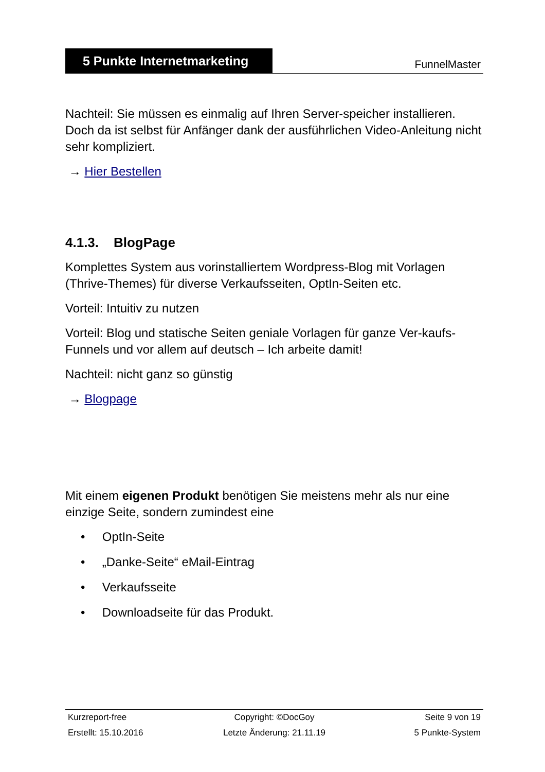5 Punkte Internetmarketing
FunnelMaster
Nachteil: Sie müssen es einmalig auf Ihren Server-speicher installieren. Doch da ist selbst für Anfänger dank der ausführlichen Video-Anleitung nicht sehr kompliziert.
→ Hier Bestellen
4.1.3. BlogPage
Komplettes System aus vorinstalliertem Wordpress-Blog mit Vorlagen (Thrive-Themes) für diverse Verkaufsseiten, OptIn-Seiten etc.
Vorteil: Intuitiv zu nutzen
Vorteil: Blog und statische Seiten geniale Vorlagen für ganze Ver-kaufs-Funnels und vor allem auf deutsch – Ich arbeite damit!
Nachteil: nicht ganz so günstig
→ Blogpage
Mit einem eigenen Produkt benötigen Sie meistens mehr als nur eine einzige Seite, sondern zumindest eine
• OptIn-Seite
• „Danke-Seite“ eMail-Eintrag
• Verkaufsseite
• Downloadseite für das Produkt.
Kurzreport-free Copyright: ©DocGoy Seite 9 von 19
Erstellt: 15.10.2016 Letzte Änderung: 21.11.19 5 Punkte-System